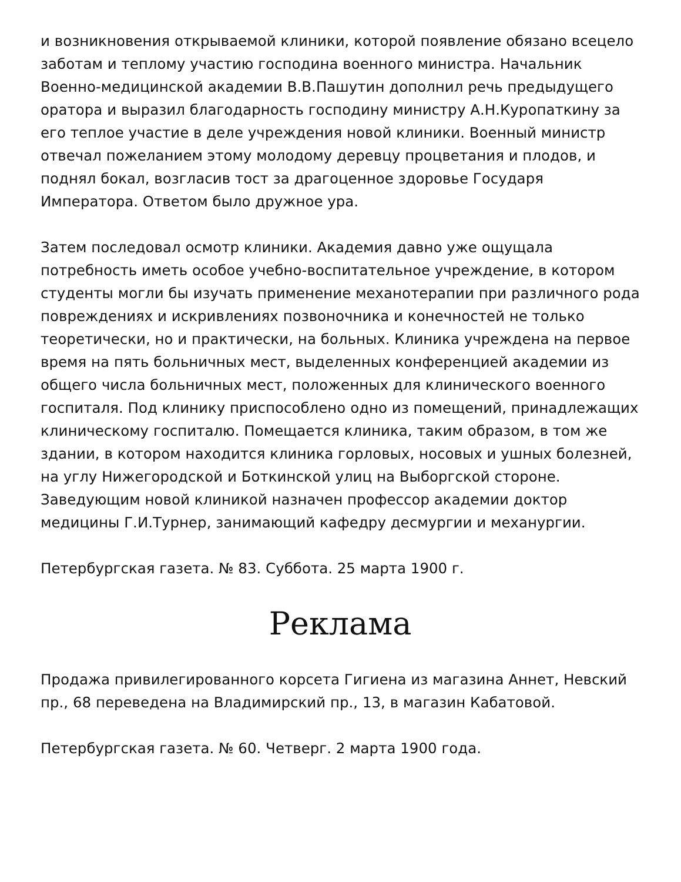и возникновения открываемой клиники, которой появление обязано всецело заботам и теплому участию господина военного министра. Начальник Военно-медицинской академии В.В.Пашутин дополнил речь предыдущего оратора и выразил благодарность господину министру А.Н.Куропаткину за его теплое участие в деле учреждения новой клиники. Военный министр отвечал пожеланием этому молодому деревцу процветания и плодов, и поднял бокал, возгласив тост за драгоценное здоровье Государя Императора. Ответом было дружное ура.
Затем последовал осмотр клиники. Академия давно уже ощущала потребность иметь особое учебно-воспитательное учреждение, в котором студенты могли бы изучать применение механотерапии при различного рода повреждениях и искривлениях позвоночника и конечностей не только теоретически, но и практически, на больных. Клиника учреждена на первое время на пять больничных мест, выделенных конференцией академии из общего числа больничных мест, положенных для клинического военного госпиталя. Под клинику приспособлено одно из помещений, принадлежащих клиническому госпиталю. Помещается клиника, таким образом, в том же здании, в котором находится клиника горловых, носовых и ушных болезней, на углу Нижегородской и Боткинской улиц на Выборгской стороне. Заведующим новой клиникой назначен профессор академии доктор медицины Г.И.Турнер, занимающий кафедру десмургии и механургии.
Петербургская газета. № 83. Суббота. 25 марта 1900 г.
Реклама
Продажа привилегированного корсета Гигиена из магазина Аннет, Невский пр., 68 переведена на Владимирский пр., 13, в магазин Кабатовой.
Петербургская газета. № 60. Четверг. 2 марта 1900 года.